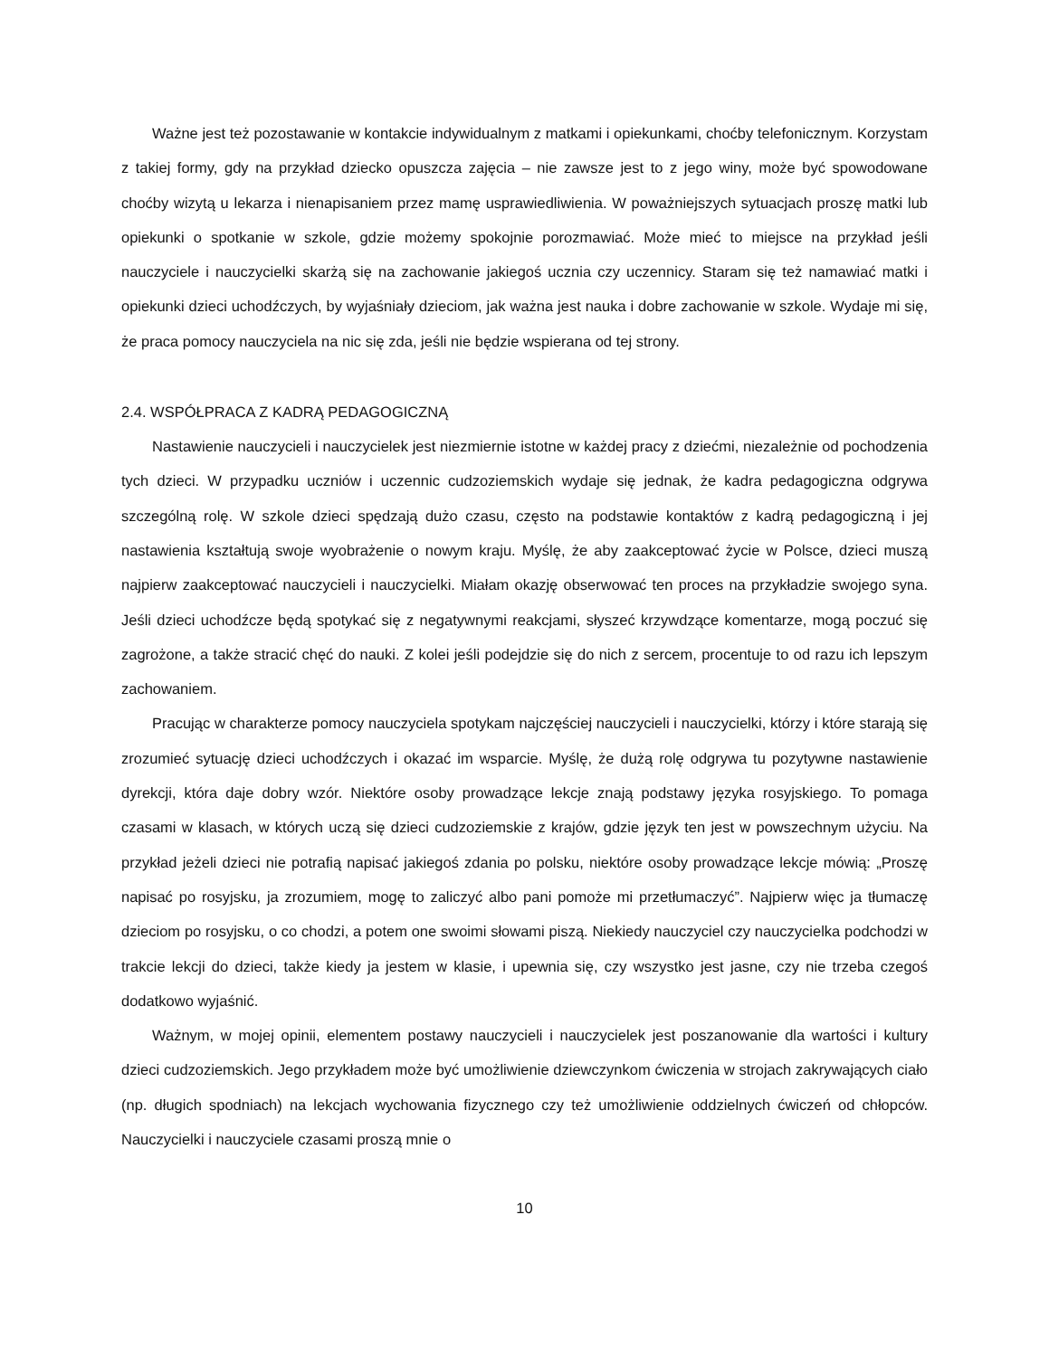Ważne jest też pozostawanie w kontakcie indywidualnym z matkami i opiekunkami, choćby telefonicznym. Korzystam z takiej formy, gdy na przykład dziecko opuszcza zajęcia – nie zawsze jest to z jego winy, może być spowodowane choćby wizytą u lekarza i nienapisaniem przez mamę usprawiedliwienia. W poważniejszych sytuacjach proszę matki lub opiekunki o spotkanie w szkole, gdzie możemy spokojnie porozmawiać. Może mieć to miejsce na przykład jeśli nauczyciele i nauczycielki skarżą się na zachowanie jakiegoś ucznia czy uczennicy. Staram się też namawiać matki i opiekunki dzieci uchodźczych, by wyjaśniały dzieciom, jak ważna jest nauka i dobre zachowanie w szkole. Wydaje mi się, że praca pomocy nauczyciela na nic się zda, jeśli nie będzie wspierana od tej strony.
2.4. WSPÓŁPRACA Z KADRĄ PEDAGOGICZNĄ
Nastawienie nauczycieli i nauczycielek jest niezmiernie istotne w każdej pracy z dziećmi, niezależnie od pochodzenia tych dzieci. W przypadku uczniów i uczennic cudzoziemskich wydaje się jednak, że kadra pedagogiczna odgrywa szczególną rolę. W szkole dzieci spędzają dużo czasu, często na podstawie kontaktów z kadrą pedagogiczną i jej nastawienia kształtują swoje wyobrażenie o nowym kraju. Myślę, że aby zaakceptować życie w Polsce, dzieci muszą najpierw zaakceptować nauczycieli i nauczycielki. Miałam okazję obserwować ten proces na przykładzie swojego syna. Jeśli dzieci uchodźcze będą spotykać się z negatywnymi reakcjami, słyszeć krzywdzące komentarze, mogą poczuć się zagrożone, a także stracić chęć do nauki. Z kolei jeśli podejdzie się do nich z sercem, procentuje to od razu ich lepszym zachowaniem.
Pracując w charakterze pomocy nauczyciela spotykam najczęściej nauczycieli i nauczycielki, którzy i które starają się zrozumieć sytuację dzieci uchodźczych i okazać im wsparcie. Myślę, że dużą rolę odgrywa tu pozytywne nastawienie dyrekcji, która daje dobry wzór. Niektóre osoby prowadzące lekcje znają podstawy języka rosyjskiego. To pomaga czasami w klasach, w których uczą się dzieci cudzoziemskie z krajów, gdzie język ten jest w powszechnym użyciu. Na przykład jeżeli dzieci nie potrafią napisać jakiegoś zdania po polsku, niektóre osoby prowadzące lekcje mówią: „Proszę napisać po rosyjsku, ja zrozumiem, mogę to zaliczyć albo pani pomoże mi przetłumaczyć”. Najpierw więc ja tłumaczę dzieciom po rosyjsku, o co chodzi, a potem one swoimi słowami piszą. Niekiedy nauczyciel czy nauczycielka podchodzi w trakcie lekcji do dzieci, także kiedy ja jestem w klasie, i upewnia się, czy wszystko jest jasne, czy nie trzeba czegoś dodatkowo wyjaśnić.
Ważnym, w mojej opinii, elementem postawy nauczycieli i nauczycielek jest poszanowanie dla wartości i kultury dzieci cudzoziemskich. Jego przykładem może być umożliwienie dziewczynkom ćwiczenia w strojach zakrywających ciało (np. długich spodniach) na lekcjach wychowania fizycznego czy też umożliwienie oddzielnych ćwiczeń od chłopców. Nauczycielki i nauczyciele czasami proszą mnie o
10